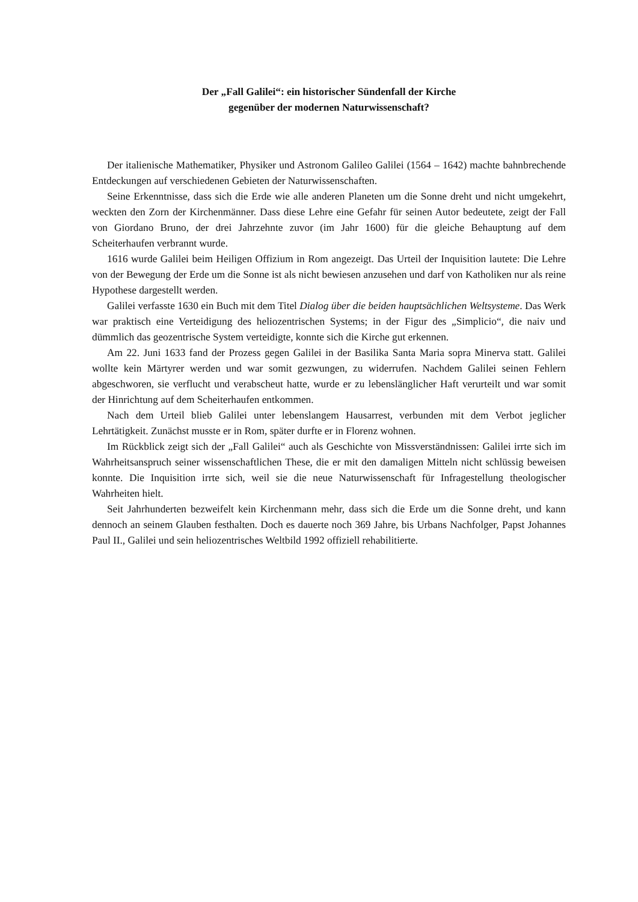Der „Fall Galilei“: ein historischer Sündenfall der Kirche
gegenüber der modernen Naturwissenschaft?
Der italienische Mathematiker, Physiker und Astronom Galileo Galilei (1564 – 1642) machte bahnbrechende Entdeckungen auf verschiedenen Gebieten der Naturwissenschaften.
Seine Erkenntnisse, dass sich die Erde wie alle anderen Planeten um die Sonne dreht und nicht umgekehrt, weckten den Zorn der Kirchenmänner. Dass diese Lehre eine Gefahr für seinen Autor bedeutete, zeigt der Fall von Giordano Bruno, der drei Jahrzehnte zuvor (im Jahr 1600) für die gleiche Behauptung auf dem Scheiterhaufen verbrannt wurde.
1616 wurde Galilei beim Heiligen Offizium in Rom angezeigt. Das Urteil der Inquisition lautete: Die Lehre von der Bewegung der Erde um die Sonne ist als nicht bewiesen anzusehen und darf von Katholiken nur als reine Hypothese dargestellt werden.
Galilei verfasste 1630 ein Buch mit dem Titel Dialog über die beiden hauptsächlichen Weltsysteme. Das Werk war praktisch eine Verteidigung des heliozentrischen Systems; in der Figur des „Simplicio“, die naiv und dümmlich das geozentrische System verteidigte, konnte sich die Kirche gut erkennen.
Am 22. Juni 1633 fand der Prozess gegen Galilei in der Basilika Santa Maria sopra Minerva statt. Galilei wollte kein Märtyrer werden und war somit gezwungen, zu widerrufen. Nachdem Galilei seinen Fehlern abgeschworen, sie verflucht und verabscheut hatte, wurde er zu lebenslänglicher Haft verurteilt und war somit der Hinrichtung auf dem Scheiterhaufen entkommen.
Nach dem Urteil blieb Galilei unter lebenslangem Hausarrest, verbunden mit dem Verbot jeglicher Lehrtätigkeit. Zunächst musste er in Rom, später durfte er in Florenz wohnen.
Im Rückblick zeigt sich der „Fall Galilei“ auch als Geschichte von Missverständnissen: Galilei irrte sich im Wahrheitsanspruch seiner wissenschaftlichen These, die er mit den damaligen Mitteln nicht schlüssig beweisen konnte. Die Inquisition irrte sich, weil sie die neue Naturwissenschaft für Infragestellung theologischer Wahrheiten hielt.
Seit Jahrhunderten bezweifelt kein Kirchenmann mehr, dass sich die Erde um die Sonne dreht, und kann dennoch an seinem Glauben festhalten. Doch es dauerte noch 369 Jahre, bis Urbans Nachfolger, Papst Johannes Paul II., Galilei und sein heliozentrisches Weltbild 1992 offiziell rehabilitierte.